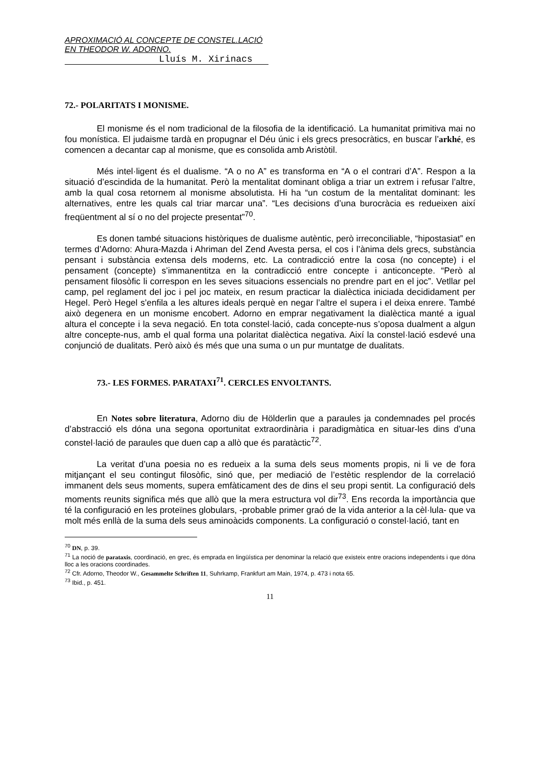APROXIMACIÓ AL CONCEPTE DE CONSTEL.LACIÓ EN THEODOR W. ADORNO.
Lluís M. Xirinacs
72.- POLARITATS I MONISME.
El monisme és el nom tradicional de la filosofia de la identificació. La humanitat primitiva mai no fou monística. El judaisme tardà en propugnar el Déu únic i els grecs presocràtics, en buscar l’arkhé, es comencen a decantar cap al monisme, que es consolida amb Aristòtil.
Més intel·ligent és el dualisme. “A o no A” es transforma en “A o el contrari d’A”. Respon a la situació d’escindida de la humanitat. Però la mentalitat dominant obliga a triar un extrem i refusar l’altre, amb la qual cosa retornem al monisme absolutista. Hi ha “un costum de la mentalitat dominant: les alternatives, entre les quals cal triar marcar una”. “Les decisions d’una burocràcia es redueixen així freqüentment al sí o no del projecte presentat”<sup>70</sup>.
Es donen també situacions històriques de dualisme autèntic, però irreconciliable, “hipostasiat” en termes d’Adorno: Ahura-Mazda i Ahriman del Zend Avesta persa, el cos i l’ànima dels grecs, substància pensant i substància extensa dels moderns, etc. La contradicció entre la cosa (no concepte) i el pensament (concepte) s’immanentitza en la contradicció entre concepte i anticoncepte. “Però al pensament filosòfic li correspon en les seves situacions essencials no prendre part en el joc”. Vetllar pel camp, pel reglament del joc i pel joc mateix, en resum practicar la dialèctica iniciada decididament per Hegel. Però Hegel s’enfila a les altures ideals perquè en negar l’altre el supera i el deixa enrere. També això degenera en un monisme encobert. Adorno en emprar negativament la dialèctica manté a igual altura el concepte i la seva negació. En tota constel·lació, cada concepte-nus s’oposa dualment a algun altre concepte-nus, amb el qual forma una polaritat dialèctica negativa. Així la constel·lació esdevé una conjunció de dualitats. Però això és més que una suma o un pur muntatge de dualitats.
73.- LES FORMES. PARATAXI<sup>71</sup>. CERCLES ENVOLTANTS.
En Notes sobre literatura, Adorno diu de Hölderlin que a paraules ja condemnades pel procés d’abstracció els dóna una segona oportunitat extraordinària i paradigmàtica en situar-les dins d’una constel·lació de paraules que duen cap a allò que és paratàctic<sup>72</sup>.
La veritat d’una poesia no es redueix a la suma dels seus moments propis, ni li ve de fora mitjançant el seu contingut filosòfic, sinó que, per mediació de l’estètic resplendor de la correlació immanent dels seus moments, supera emfàticament des de dins el seu propi sentit. La configuració dels moments reunits significa més que allò que la mera estructura vol dir<sup>73</sup>. Ens recorda la importància que té la configuració en les proteïnes globulars, -probable primer graó de la vida anterior a la cèl·lula- que va molt més enllà de la suma dels seus aminoàcids components. La configuració o constel·lació, tant en
<sup>70</sup> DN, p. 39.
<sup>71</sup> La noció de parataxis, coordinació, en grec, és emprada en lingüística per denominar la relació que existeix entre oracions independents i que dóna lloc a les oracions coordinades.
<sup>72</sup> Cfr. Adorno, Theodor W., Gesammelte Schriften 11, Suhrkamp, Frankfurt am Main, 1974, p. 473 i nota 65.
<sup>73</sup> Ibid., p. 451.
11